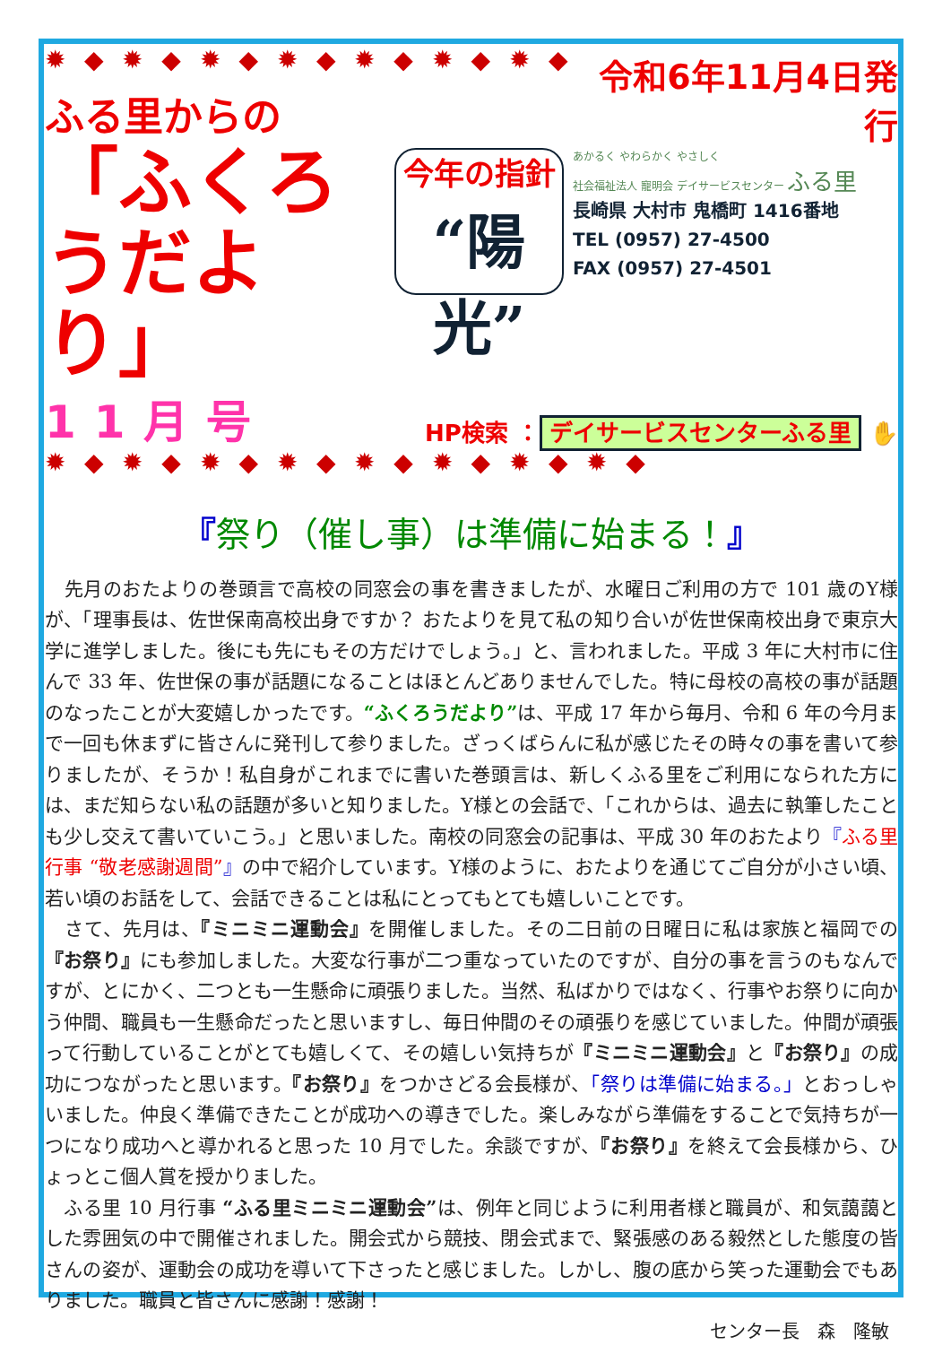✹ ◆ ✹ ◆ ✹ ◆ ✹ ◆ ✹ ◆ ✹ ◆ ✹ ◆
ふる里からの
「ふくろうだより」
11月号
今年の指針
“陽光”
令和6年11月4日発行
あかるく やわらかく やさしく
社会福祉法人 寵明会 デイサービスセンター ふる里
長崎県 大村市 鬼橋町 1416番地
TEL (0957) 27-4500
FAX (0957) 27-4501
HP検索 ： デイサービスセンターふる里 ✋
✹ ◆ ✹ ◆ ✹ ◆ ✹ ◆ ✹ ◆ ✹ ◆ ✹ ◆ ✹ ◆
『祭り（催し事）は準備に始まる！』
　先月のおたよりの巻頭言で高校の同窓会の事を書きましたが、水曜日ご利用の方で 101 歳のY様が、「理事長は、佐世保南高校出身ですか？ おたよりを見て私の知り合いが佐世保南校出身で東京大学に進学しました。後にも先にもその方だけでしょう。」と、言われました。平成 3 年に大村市に住んで 33 年、佐世保の事が話題になることはほとんどありませんでした。特に母校の高校の事が話題のなったことが大変嬉しかったです。“ふくろうだより”は、平成 17 年から毎月、令和 6 年の今月まで一回も休まずに皆さんに発刊して参りました。ざっくばらんに私が感じたその時々の事を書いて参りましたが、そうか！私自身がこれまでに書いた巻頭言は、新しくふる里をご利用になられた方には、まだ知らない私の話題が多いと知りました。Y様との会話で、「これからは、過去に執筆したことも少し交えて書いていこう。」と思いました。南校の同窓会の記事は、平成 30 年のおたより『ふる里行事 “敬老感謝週間”』の中で紹介しています。Y様のように、おたよりを通じてご自分が小さい頃、若い頃のお話をして、会話できることは私にとってもとても嬉しいことです。
　さて、先月は、『ミニミニ運動会』を開催しました。その二日前の日曜日に私は家族と福岡での『お祭り』にも参加しました。大変な行事が二つ重なっていたのですが、自分の事を言うのもなんですが、とにかく、二つとも一生懸命に頑張りました。当然、私ばかりではなく、行事やお祭りに向かう仲間、職員も一生懸命だったと思いますし、毎日仲間のその頑張りを感じていました。仲間が頑張って行動していることがとても嬉しくて、その嬉しい気持ちが『ミニミニ運動会』と『お祭り』の成功につながったと思います。『お祭り』をつかさどる会長様が、「祭りは準備に始まる。」とおっしゃいました。仲良く準備できたことが成功への導きでした。楽しみながら準備をすることで気持ちが一つになり成功へと導かれると思った 10 月でした。余談ですが、『お祭り』を終えて会長様から、ひょっとこ個人賞を授かりました。
　ふる里 10 月行事 “ふる里ミニミニ運動会”は、例年と同じように利用者様と職員が、和気藹藹とした雰囲気の中で開催されました。開会式から競技、閉会式まで、緊張感のある毅然とした態度の皆さんの姿が、運動会の成功を導いて下さったと感じました。しかし、腹の底から笑った運動会でもありました。職員と皆さんに感謝！感謝！
センター長　森　隆敏